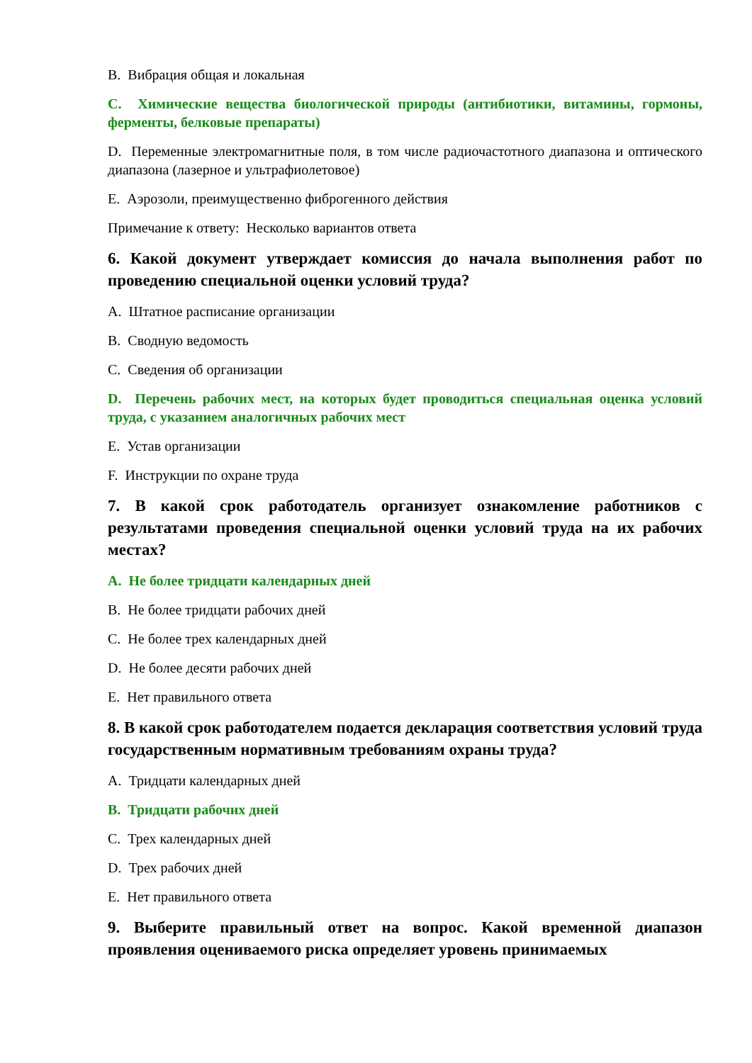B. Вибрация общая и локальная
C. Химические вещества биологической природы (антибиотики, витамины, гормоны, ферменты, белковые препараты)
D. Переменные электромагнитные поля, в том числе радиочастотного диапазона и оптического диапазона (лазерное и ультрафиолетовое)
E. Аэрозоли, преимущественно фиброгенного действия
Примечание к ответу: Несколько вариантов ответа
6. Какой документ утверждает комиссия до начала выполнения работ по проведению специальной оценки условий труда?
A. Штатное расписание организации
B. Сводную ведомость
C. Сведения об организации
D. Перечень рабочих мест, на которых будет проводиться специальная оценка условий труда, с указанием аналогичных рабочих мест
E. Устав организации
F. Инструкции по охране труда
7. В какой срок работодатель организует ознакомление работников с результатами проведения специальной оценки условий труда на их рабочих местах?
A. Не более тридцати календарных дней
B. Не более тридцати рабочих дней
C. Не более трех календарных дней
D. Не более десяти рабочих дней
E. Нет правильного ответа
8. В какой срок работодателем подается декларация соответствия условий труда государственным нормативным требованиям охраны труда?
A. Тридцати календарных дней
B. Тридцати рабочих дней
C. Трех календарных дней
D. Трех рабочих дней
E. Нет правильного ответа
9. Выберите правильный ответ на вопрос. Какой временной диапазон проявления оцениваемого риска определяет уровень принимаемых